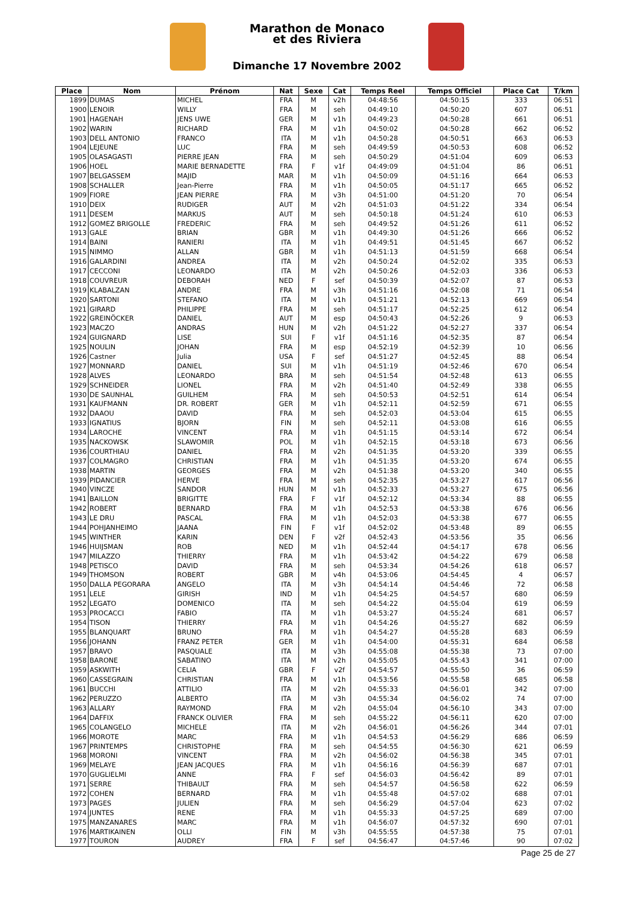Marathon de Monaco
et des Riviera
Dimanche 17 Novembre 2002
| Place | Nom | Prénom | Nat | Sexe | Cat | Temps Reel | Temps Officiel | Place Cat | T/km |
| --- | --- | --- | --- | --- | --- | --- | --- | --- | --- |
| 1899 | DUMAS | MICHEL | FRA | M | v2h | 04:48:56 | 04:50:15 | 333 | 06:51 |
| 1900 | LENOIR | WILLY | FRA | M | seh | 04:49:10 | 04:50:20 | 607 | 06:51 |
| 1901 | HAGENAH | JENS UWE | GER | M | v1h | 04:49:23 | 04:50:28 | 661 | 06:51 |
| 1902 | WARIN | RICHARD | FRA | M | v1h | 04:50:02 | 04:50:28 | 662 | 06:52 |
| 1903 | DELL ANTONIO | FRANCO | ITA | M | v1h | 04:50:28 | 04:50:51 | 663 | 06:53 |
| 1904 | LEJEUNE | LUC | FRA | M | seh | 04:49:59 | 04:50:53 | 608 | 06:52 |
| 1905 | OLASAGASTI | PIERRE JEAN | FRA | M | seh | 04:50:29 | 04:51:04 | 609 | 06:53 |
| 1906 | HOEL | MARIE BERNADETTE | FRA | F | v1f | 04:49:09 | 04:51:04 | 86 | 06:51 |
| 1907 | BELGASSEM | MAJID | MAR | M | v1h | 04:50:09 | 04:51:16 | 664 | 06:53 |
| 1908 | SCHALLER | Jean-Pierre | FRA | M | v1h | 04:50:05 | 04:51:17 | 665 | 06:52 |
| 1909 | FIORE | JEAN PIERRE | FRA | M | v3h | 04:51:00 | 04:51:20 | 70 | 06:54 |
| 1910 | DEIX | RUDIGER | AUT | M | v2h | 04:51:03 | 04:51:22 | 334 | 06:54 |
| 1911 | DESEM | MARKUS | AUT | M | seh | 04:50:18 | 04:51:24 | 610 | 06:53 |
| 1912 | GOMEZ BRIGOLLE | FREDERIC | FRA | M | seh | 04:49:52 | 04:51:26 | 611 | 06:52 |
| 1913 | GALE | BRIAN | GBR | M | v1h | 04:49:30 | 04:51:26 | 666 | 06:52 |
| 1914 | BAINI | RANIERI | ITA | M | v1h | 04:49:51 | 04:51:45 | 667 | 06:52 |
| 1915 | NIMMO | ALLAN | GBR | M | v1h | 04:51:13 | 04:51:59 | 668 | 06:54 |
| 1916 | GALARDINI | ANDREA | ITA | M | v2h | 04:50:24 | 04:52:02 | 335 | 06:53 |
| 1917 | CECCONI | LEONARDO | ITA | M | v2h | 04:50:26 | 04:52:03 | 336 | 06:53 |
| 1918 | COUVREUR | DEBORAH | NED | F | sef | 04:50:39 | 04:52:07 | 87 | 06:53 |
| 1919 | KLABALZAN | ANDRE | FRA | M | v3h | 04:51:16 | 04:52:08 | 71 | 06:54 |
| 1920 | SARTONI | STEFANO | ITA | M | v1h | 04:51:21 | 04:52:13 | 669 | 06:54 |
| 1921 | GIRARD | PHILIPPE | FRA | M | seh | 04:51:17 | 04:52:25 | 612 | 06:54 |
| 1922 | GREINÖCKER | DANIEL | AUT | M | esp | 04:50:43 | 04:52:26 | 9 | 06:53 |
| 1923 | MACZO | ANDRAS | HUN | M | v2h | 04:51:22 | 04:52:27 | 337 | 06:54 |
| 1924 | GUIGNARD | LISE | SUI | F | v1f | 04:51:16 | 04:52:35 | 87 | 06:54 |
| 1925 | NOULIN | JOHAN | FRA | M | esp | 04:52:19 | 04:52:39 | 10 | 06:56 |
| 1926 | Castner | Julia | USA | F | sef | 04:51:27 | 04:52:45 | 88 | 06:54 |
| 1927 | MONNARD | DANIEL | SUI | M | v1h | 04:51:19 | 04:52:46 | 670 | 06:54 |
| 1928 | ALVES | LEONARDO | BRA | M | seh | 04:51:54 | 04:52:48 | 613 | 06:55 |
| 1929 | SCHNEIDER | LIONEL | FRA | M | v2h | 04:51:40 | 04:52:49 | 338 | 06:55 |
| 1930 | DE SAUNHAL | GUILHEM | FRA | M | seh | 04:50:53 | 04:52:51 | 614 | 06:54 |
| 1931 | KAUFMANN | DR. ROBERT | GER | M | v1h | 04:52:11 | 04:52:59 | 671 | 06:55 |
| 1932 | DAAOU | DAVID | FRA | M | seh | 04:52:03 | 04:53:04 | 615 | 06:55 |
| 1933 | IGNATIUS | BJORN | FIN | M | seh | 04:52:11 | 04:53:08 | 616 | 06:55 |
| 1934 | LAROCHE | VINCENT | FRA | M | v1h | 04:51:15 | 04:53:14 | 672 | 06:54 |
| 1935 | NACKOWSK | SLAWOMIR | POL | M | v1h | 04:52:15 | 04:53:18 | 673 | 06:56 |
| 1936 | COURTHIAU | DANIEL | FRA | M | v2h | 04:51:35 | 04:53:20 | 339 | 06:55 |
| 1937 | COLMAGRO | CHRISTIAN | FRA | M | v1h | 04:51:35 | 04:53:20 | 674 | 06:55 |
| 1938 | MARTIN | GEORGES | FRA | M | v2h | 04:51:38 | 04:53:20 | 340 | 06:55 |
| 1939 | PIDANCIER | HERVE | FRA | M | seh | 04:52:35 | 04:53:27 | 617 | 06:56 |
| 1940 | VINCZE | SANDOR | HUN | M | v1h | 04:52:33 | 04:53:27 | 675 | 06:56 |
| 1941 | BAILLON | BRIGITTE | FRA | F | v1f | 04:52:12 | 04:53:34 | 88 | 06:55 |
| 1942 | ROBERT | BERNARD | FRA | M | v1h | 04:52:53 | 04:53:38 | 676 | 06:56 |
| 1943 | LE DRU | PASCAL | FRA | M | v1h | 04:52:03 | 04:53:38 | 677 | 06:55 |
| 1944 | POHJANHEIMO | JAANA | FIN | F | v1f | 04:52:02 | 04:53:48 | 89 | 06:55 |
| 1945 | WINTHER | KARIN | DEN | F | v2f | 04:52:43 | 04:53:56 | 35 | 06:56 |
| 1946 | HUIJSMAN | ROB | NED | M | v1h | 04:52:44 | 04:54:17 | 678 | 06:56 |
| 1947 | MILAZZO | THIERRY | FRA | M | v1h | 04:53:42 | 04:54:22 | 679 | 06:58 |
| 1948 | PETISCO | DAVID | FRA | M | seh | 04:53:34 | 04:54:26 | 618 | 06:57 |
| 1949 | THOMSON | ROBERT | GBR | M | v4h | 04:53:06 | 04:54:45 | 4 | 06:57 |
| 1950 | DALLA PEGORARA | ANGELO | ITA | M | v3h | 04:54:14 | 04:54:46 | 72 | 06:58 |
| 1951 | LELE | GIRISH | IND | M | v1h | 04:54:25 | 04:54:57 | 680 | 06:59 |
| 1952 | LEGATO | DOMENICO | ITA | M | seh | 04:54:22 | 04:55:04 | 619 | 06:59 |
| 1953 | PROCACCI | FABIO | ITA | M | v1h | 04:53:27 | 04:55:24 | 681 | 06:57 |
| 1954 | TISON | THIERRY | FRA | M | v1h | 04:54:26 | 04:55:27 | 682 | 06:59 |
| 1955 | BLANQUART | BRUNO | FRA | M | v1h | 04:54:27 | 04:55:28 | 683 | 06:59 |
| 1956 | JOHANN | FRANZ PETER | GER | M | v1h | 04:54:00 | 04:55:31 | 684 | 06:58 |
| 1957 | BRAVO | PASQUALE | ITA | M | v3h | 04:55:08 | 04:55:38 | 73 | 07:00 |
| 1958 | BARONE | SABATINO | ITA | M | v2h | 04:55:05 | 04:55:43 | 341 | 07:00 |
| 1959 | ASKWITH | CELIA | GBR | F | v2f | 04:54:57 | 04:55:50 | 36 | 06:59 |
| 1960 | CASSEGRAIN | CHRISTIAN | FRA | M | v1h | 04:53:56 | 04:55:58 | 685 | 06:58 |
| 1961 | BUCCHI | ATTILIO | ITA | M | v2h | 04:55:33 | 04:56:01 | 342 | 07:00 |
| 1962 | PERUZZO | ALBERTO | ITA | M | v3h | 04:55:34 | 04:56:02 | 74 | 07:00 |
| 1963 | ALLARY | RAYMOND | FRA | M | v2h | 04:55:04 | 04:56:10 | 343 | 07:00 |
| 1964 | DAFFIX | FRANCK OLIVIER | FRA | M | seh | 04:55:22 | 04:56:11 | 620 | 07:00 |
| 1965 | COLANGELO | MICHELE | ITA | M | v2h | 04:56:01 | 04:56:26 | 344 | 07:01 |
| 1966 | MOROTE | MARC | FRA | M | v1h | 04:54:53 | 04:56:29 | 686 | 06:59 |
| 1967 | PRINTEMPS | CHRISTOPHE | FRA | M | seh | 04:54:55 | 04:56:30 | 621 | 06:59 |
| 1968 | MORONI | VINCENT | FRA | M | v2h | 04:56:02 | 04:56:38 | 345 | 07:01 |
| 1969 | MELAYE | JEAN JACQUES | FRA | M | v1h | 04:56:16 | 04:56:39 | 687 | 07:01 |
| 1970 | GUGLIELMI | ANNE | FRA | F | sef | 04:56:03 | 04:56:42 | 89 | 07:01 |
| 1971 | SERRE | THIBAULT | FRA | M | seh | 04:54:57 | 04:56:58 | 622 | 06:59 |
| 1972 | COHEN | BERNARD | FRA | M | v1h | 04:55:48 | 04:57:02 | 688 | 07:01 |
| 1973 | PAGES | JULIEN | FRA | M | seh | 04:56:29 | 04:57:04 | 623 | 07:02 |
| 1974 | JUNTES | RENE | FRA | M | v1h | 04:55:33 | 04:57:25 | 689 | 07:00 |
| 1975 | MANZANARES | MARC | FRA | M | v1h | 04:56:07 | 04:57:32 | 690 | 07:01 |
| 1976 | MARTIKAINEN | OLLI | FIN | M | v3h | 04:55:55 | 04:57:38 | 75 | 07:01 |
| 1977 | TOURON | AUDREY | FRA | F | sef | 04:56:47 | 04:57:46 | 90 | 07:02 |
Page 25 de 27